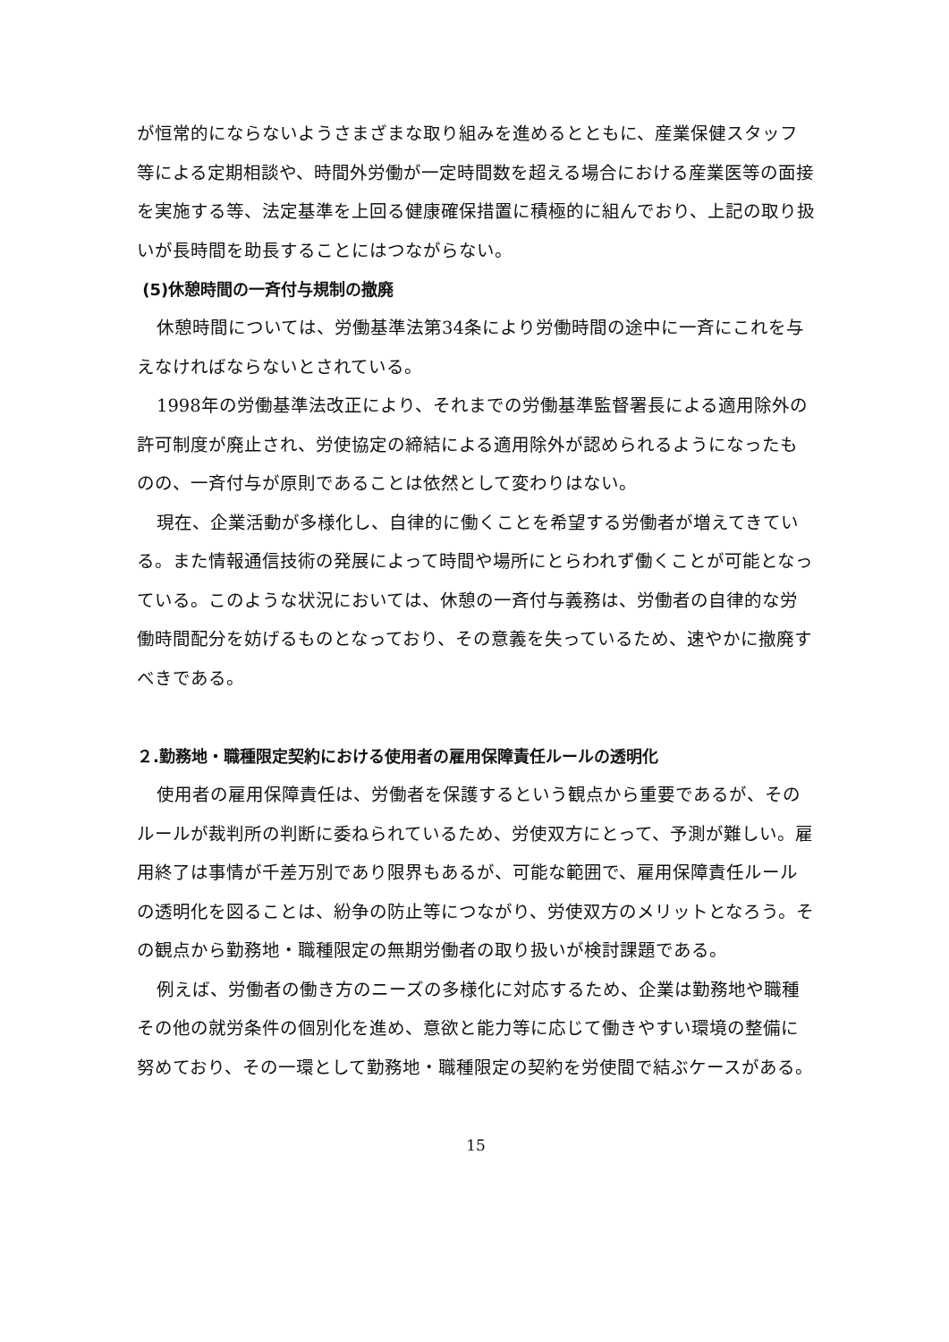が恒常的にならないようさまざまな取り組みを進めるとともに、産業保健スタッフ等による定期相談や、時間外労働が一定時間数を超える場合における産業医等の面接を実施する等、法定基準を上回る健康確保措置に積極的に組んでおり、上記の取り扱いが長時間を助長することにはつながらない。
(5)休憩時間の一斉付与規制の撤廃
休憩時間については、労働基準法第34条により労働時間の途中に一斉にこれを与えなければならないとされている。
1998年の労働基準法改正により、それまでの労働基準監督署長による適用除外の許可制度が廃止され、労使協定の締結による適用除外が認められるようになったものの、一斉付与が原則であることは依然として変わりはない。
現在、企業活動が多様化し、自律的に働くことを希望する労働者が増えてきている。また情報通信技術の発展によって時間や場所にとらわれず働くことが可能となっている。このような状況においては、休憩の一斉付与義務は、労働者の自律的な労働時間配分を妨げるものとなっており、その意義を失っているため、速やかに撤廃すべきである。
２.勤務地・職種限定契約における使用者の雇用保障責任ルールの透明化
使用者の雇用保障責任は、労働者を保護するという観点から重要であるが、そのルールが裁判所の判断に委ねられているため、労使双方にとって、予測が難しい。雇用終了は事情が千差万別であり限界もあるが、可能な範囲で、雇用保障責任ルールの透明化を図ることは、紛争の防止等につながり、労使双方のメリットとなろう。その観点から勤務地・職種限定の無期労働者の取り扱いが検討課題である。
例えば、労働者の働き方のニーズの多様化に対応するため、企業は勤務地や職種その他の就労条件の個別化を進め、意欲と能力等に応じて働きやすい環境の整備に努めており、その一環として勤務地・職種限定の契約を労使間で結ぶケースがある。
15